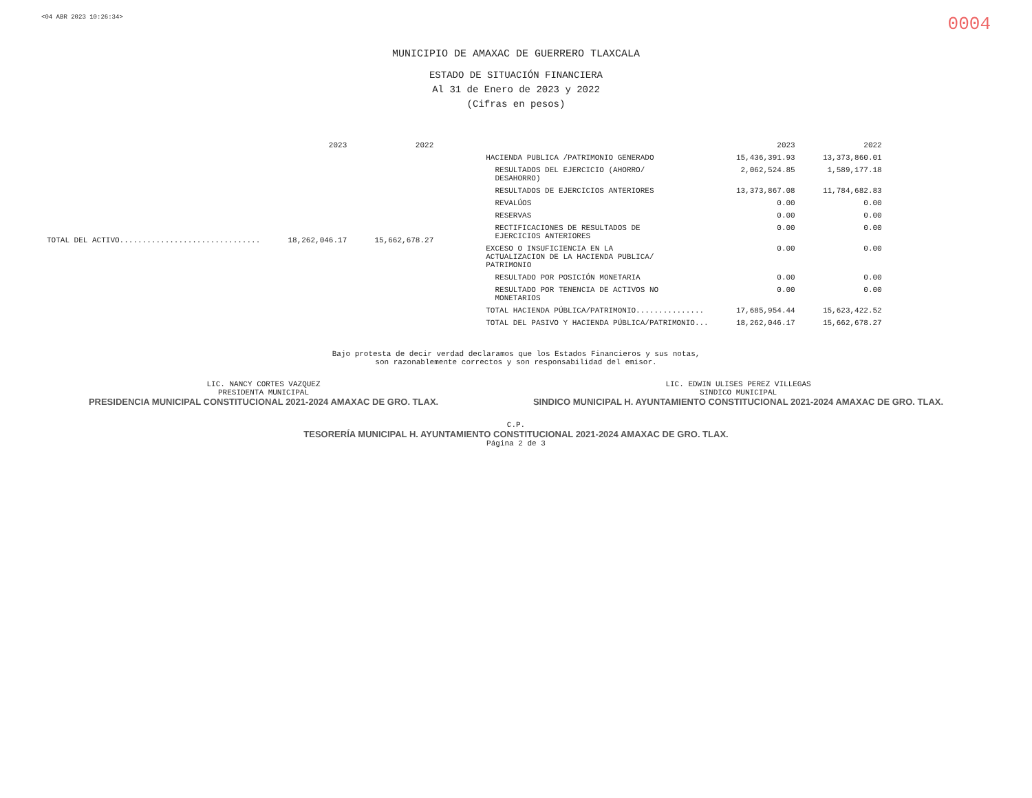<04 ABR 2023 10:26:34> 0004
MUNICIPIO DE AMAXAC DE GUERRERO TLAXCALA
ESTADO DE SITUACIÓN FINANCIERA
Al 31 de Enero de 2023 y 2022
(Cifras en pesos)
| | 2023 | 2022 |
| --- | --- | --- |
| TOTAL DEL ACTIVO............................... | 18,262,046.17 | 15,662,678.27 |
| | 2023 | 2022 |
| --- | --- | --- |
| HACIENDA PUBLICA /PATRIMONIO GENERADO | 15,436,391.93 | 13,373,860.01 |
| RESULTADOS DEL EJERCICIO (AHORRO/ DESAHORRO) | 2,062,524.85 | 1,589,177.18 |
| RESULTADOS DE EJERCICIOS ANTERIORES | 13,373,867.08 | 11,784,682.83 |
| REVALÚOS | 0.00 | 0.00 |
| RESERVAS | 0.00 | 0.00 |
| RECTIFICACIONES DE RESULTADOS DE EJERCICIOS ANTERIORES | 0.00 | 0.00 |
| EXCESO O INSUFICIENCIA EN LA ACTUALIZACION DE LA HACIENDA PUBLICA/ PATRIMONIO | 0.00 | 0.00 |
| RESULTADO POR POSICIÓN MONETARIA | 0.00 | 0.00 |
| RESULTADO POR TENENCIA DE ACTIVOS NO MONETARIOS | 0.00 | 0.00 |
| TOTAL HACIENDA PÚBLICA/PATRIMONIO............... | 17,685,954.44 | 15,623,422.52 |
| TOTAL DEL PASIVO Y HACIENDA PÚBLICA/PATRIMONIO... | 18,262,046.17 | 15,662,678.27 |
Bajo protesta de decir verdad declaramos que los Estados Financieros y sus notas,
son razonablemente correctos y son responsabilidad del emisor.
LIC. NANCY CORTES VAZQUEZ
PRESIDENTA MUNICIPAL
PRESIDENCIA MUNICIPAL CONSTITUCIONAL 2021-2024 AMAXAC DE GRO. TLAX.
LIC. EDWIN ULISES PEREZ VILLEGAS
SINDICO MUNICIPAL
SINDICO MUNICIPAL H. AYUNTAMIENTO CONSTITUCIONAL 2021-2024 AMAXAC DE GRO. TLAX.
C.P.
TESORERÍA MUNICIPAL H. AYUNTAMIENTO CONSTITUCIONAL 2021-2024 AMAXAC DE GRO. TLAX.
Página 2 de 3